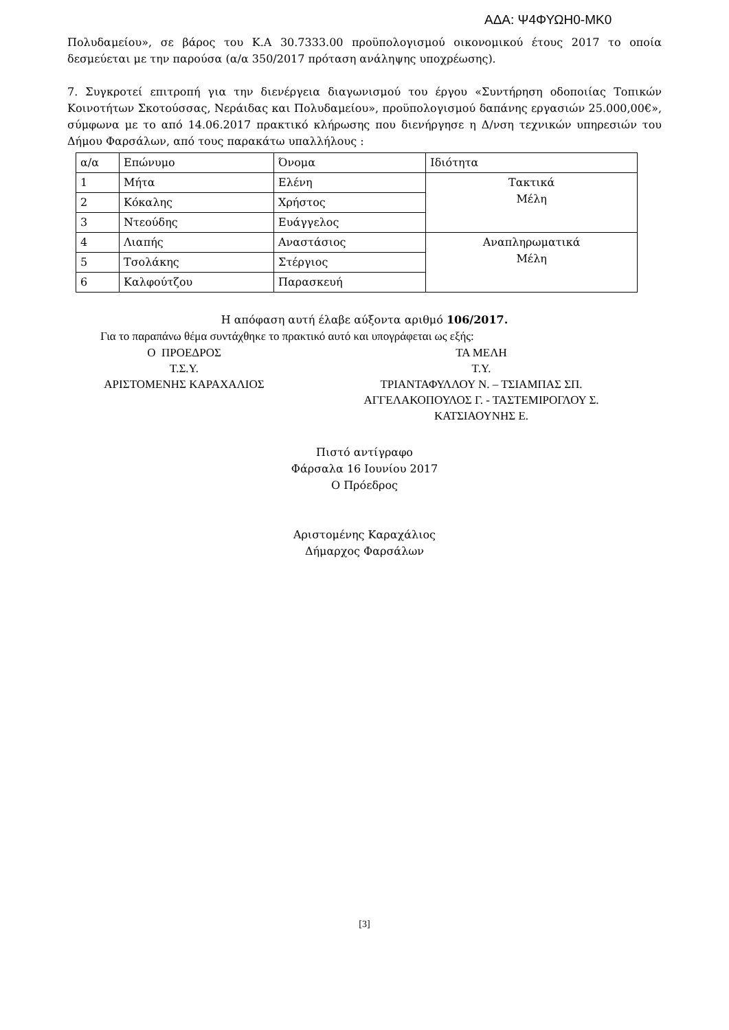ΑΔΑ: Ψ4ΦΥΩΗ0-ΜΚ0
Πολυδαμείου», σε βάρος του Κ.Α 30.7333.00 προϋπολογισμού οικονομικού έτους 2017 το οποία δεσμεύεται με την παρούσα (α/α 350/2017 πρόταση ανάληψης υποχρέωσης).
7. Συγκροτεί επιτροπή για την διενέργεια διαγωνισμού του έργου «Συντήρηση οδοποιίας Τοπικών Κοινοτήτων Σκοτούσσας, Νεράιδας και Πολυδαμείου», προϋπολογισμού δαπάνης εργασιών 25.000,00€», σύμφωνα με το από 14.06.2017 πρακτικό κλήρωσης που διενήργησε η Δ/νση τεχνικών υπηρεσιών του Δήμου Φαρσάλων, από τους παρακάτω υπαλλήλους :
| α/α | Επώνυμο | Όνομα | Ιδιότητα |
| --- | --- | --- | --- |
| 1 | Μήτα | Ελένη | Τακτικά Μέλη |
| 2 | Κόκαλης | Χρήστος | |
| 3 | Ντεούδης | Ευάγγελος | |
| 4 | Λιαπής | Αναστάσιος | Αναπληρωματικά Μέλη |
| 5 | Τσολάκης | Στέργιος | |
| 6 | Καλφούτζου | Παρασκευή | |
Η απόφαση αυτή έλαβε αύξοντα αριθμό 106/2017.
Για το παραπάνω θέμα συντάχθηκε το πρακτικό αυτό και υπογράφεται ως εξής:
Ο ΠΡΟΕΔΡΟΣ
Τ.Σ.Υ.
ΑΡΙΣΤΟΜΕΝΗΣ ΚΑΡΑΧΑΛΙΟΣ
ΤΑ ΜΕΛΗ
Τ.Υ.
ΤΡΙΑΝΤΑΦΥΛΛΟΥ Ν. – ΤΣΙΑΜΠΑΣ ΣΠ.
ΑΓΓΕΛΑΚΟΠΟΥΛΟΣ Γ. - ΤΑΣΤΕΜΙΡΟΓΛΟΥ Σ.
ΚΑΤΣΙΑΟΥΝΗΣ Ε.
Πιστό αντίγραφο
Φάρσαλα 16 Ιουνίου 2017
Ο Πρόεδρος
Αριστομένης Καραχάλιος
Δήμαρχος Φαρσάλων
[3]